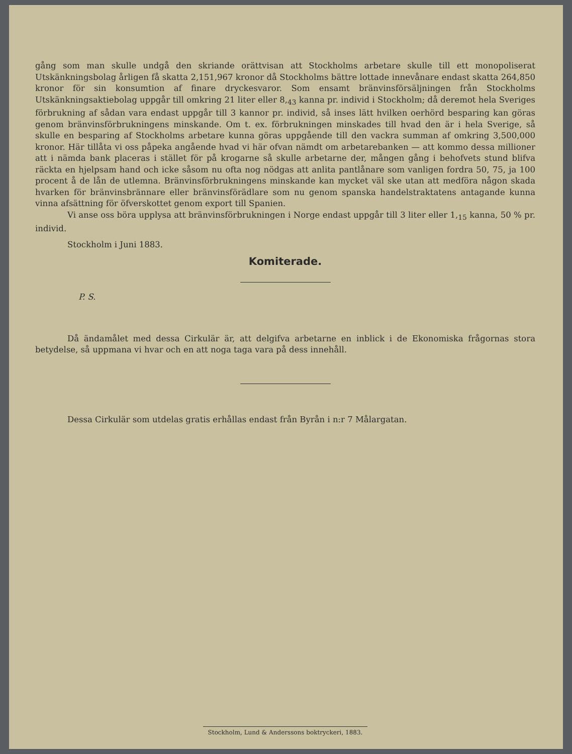gång som man skulle undgå den skriande orättvisan att Stockholms arbetare skulle till ett monopoliserat Utskänkningsbolag årligen få skatta 2,151,967 kronor då Stockholms bättre lottade innevånare endast skatta 264,850 kronor för sin konsumtion af finare dryckesvaror. Som ensamt bränvinsförsäljningen från Stockholms Utskänkningsaktiebolag uppgår till omkring 21 liter eller 8,<sub>43</sub> kanna pr. individ i Stockholm; då deremot hela Sveriges förbrukning af sådan vara endast uppgår till 3 kannor pr. individ, så inses lätt hvilken oerhörd besparing kan göras genom bränvinsförbrukningens minskande. Om t. ex. förbrukningen minskades till hvad den är i hela Sverige, så skulle en besparing af Stockholms arbetare kunna göras uppgående till den vackra summan af omkring 3,500,000 kronor. Här tillåta vi oss påpeka angående hvad vi här ofvan nämdt om arbetarebanken — att kommo dessa millioner att i nämda bank placeras i stället för på krogarne så skulle arbetarne der, mången gång i behofvets stund blifva räckta en hjelpsam hand och icke såsom nu ofta nog nödgas att anlita pantlånare som vanligen fordra 50, 75, ja 100 procent å de lån de utlemna. Bränvinsförbrukningens minskande kan mycket väl ske utan att medföra någon skada hvarken för bränvinsbrännare eller bränvinsförädlare som nu genom spanska handelstraktatens antagande kunna vinna afsättning för öfverskottet genom export till Spanien.
Vi anse oss böra upplysa att bränvinsförbrukningen i Norge endast uppgår till 3 liter eller 1,<sub>15</sub> kanna, 50 % pr. individ.
Stockholm i Juni 1883.
Komiterade.
P. S.
Då ändamålet med dessa Cirkulär är, att delgifva arbetarne en inblick i de Ekonomiska frågornas stora betydelse, så uppmana vi hvar och en att noga taga vara på dess innehåll.
Dessa Cirkulär som utdelas gratis erhållas endast från Byrån i n:r 7 Målargatan.
Stockholm, Lund & Anderssons boktryckeri, 1883.